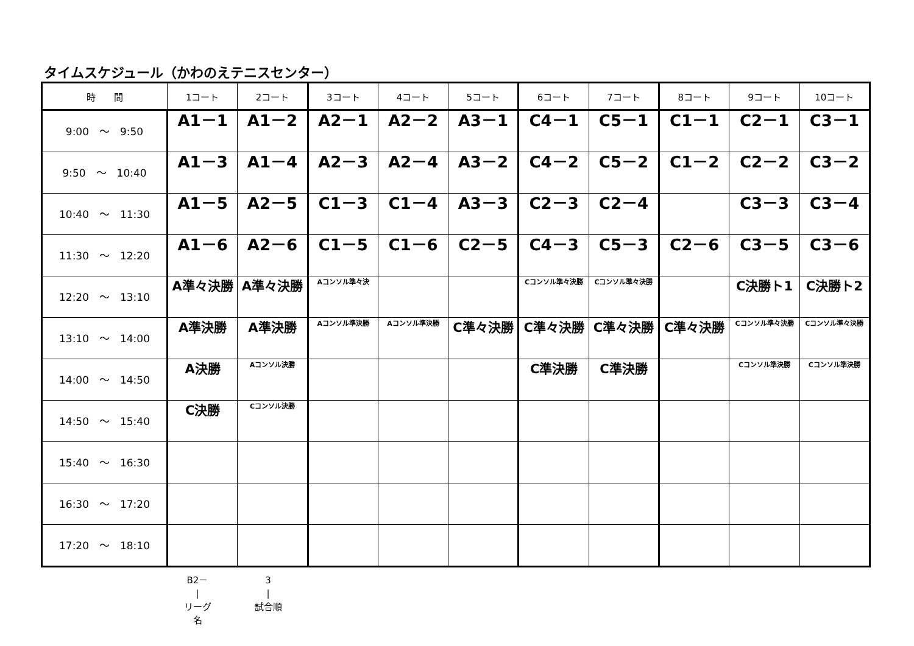タイムスケジュール（かわのえテニスセンター）
| 時 間 | 1コート | 2コート | 3コート | 4コート | 5コート | 6コート | 7コート | 8コート | 9コート | 10コート |
| --- | --- | --- | --- | --- | --- | --- | --- | --- | --- | --- |
| 9:00 ～ 9:50 | A1－1 | A1－2 | A2－1 | A2－2 | A3－1 | C4－1 | C5－1 | C1－1 | C2－1 | C3－1 |
| 9:50 ～ 10:40 | A1－3 | A1－4 | A2－3 | A2－4 | A3－2 | C4－2 | C5－2 | C1－2 | C2－2 | C3－2 |
| 10:40 ～ 11:30 | A1－5 | A2－5 | C1－3 | C1－4 | A3－3 | C2－3 | C2－4 | | C3－3 | C3－4 |
| 11:30 ～ 12:20 | A1－6 | A2－6 | C1－5 | C1－6 | C2－5 | C4－3 | C5－3 | C2－6 | C3－5 | C3－6 |
| 12:20 ～ 13:10 | A準々決勝 | A準々決勝 | Aコンソル準々決 | | | Cコンソル準々決勝 | Cコンソル準々決勝 | | C決勝ト1 | C決勝ト2 |
| 13:10 ～ 14:00 | A準決勝 | A準決勝 | Aコンソル準決勝 | Aコンソル準決勝 | C準々決勝 | C準々決勝 | C準々決勝 | C準々決勝 | Cコンソル準々決勝 | Cコンソル準々決勝 |
| 14:00 ～ 14:50 | A決勝 | Aコンソル決勝 | | | | C準決勝 | C準決勝 | | Cコンソル準決勝 | Cコンソル準決勝 |
| 14:50 ～ 15:40 | C決勝 | Cコンソル決勝 | | | | | | | | |
| 15:40 ～ 16:30 | | | | | | | | | | |
| 16:30 ～ 17:20 | | | | | | | | | | |
| 17:20 ～ 18:10 | | | | | | | | | | |
B2－
|
リーグ名
3
|
試合順